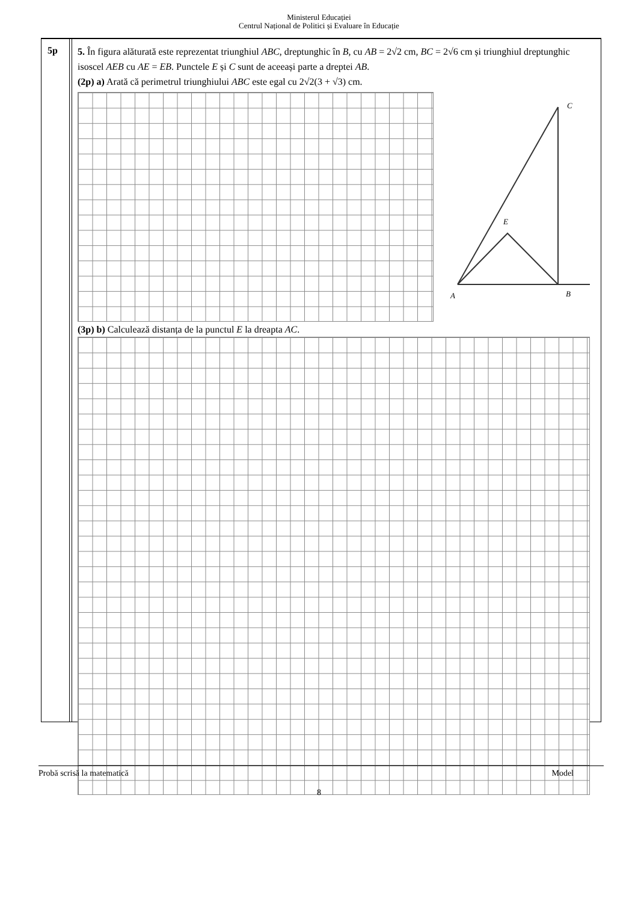Ministerul Educației
Centrul Național de Politici și Evaluare în Educație
5p
5. În figura alăturată este reprezentat triunghiul ABC, dreptunghic în B, cu AB = 2√2 cm, BC = 2√6 cm și triunghiul dreptunghic isoscel AEB cu AE = EB. Punctele E și C sunt de aceeași parte a dreptei AB.
(2p) a) Arată că perimetrul triunghiului ABC este egal cu 2√2(3 + √3) cm.
A
B
C
E
(3p) b) Calculează distanța de la punctul E la dreapta AC.
Probă scrisă la matematică Model
8